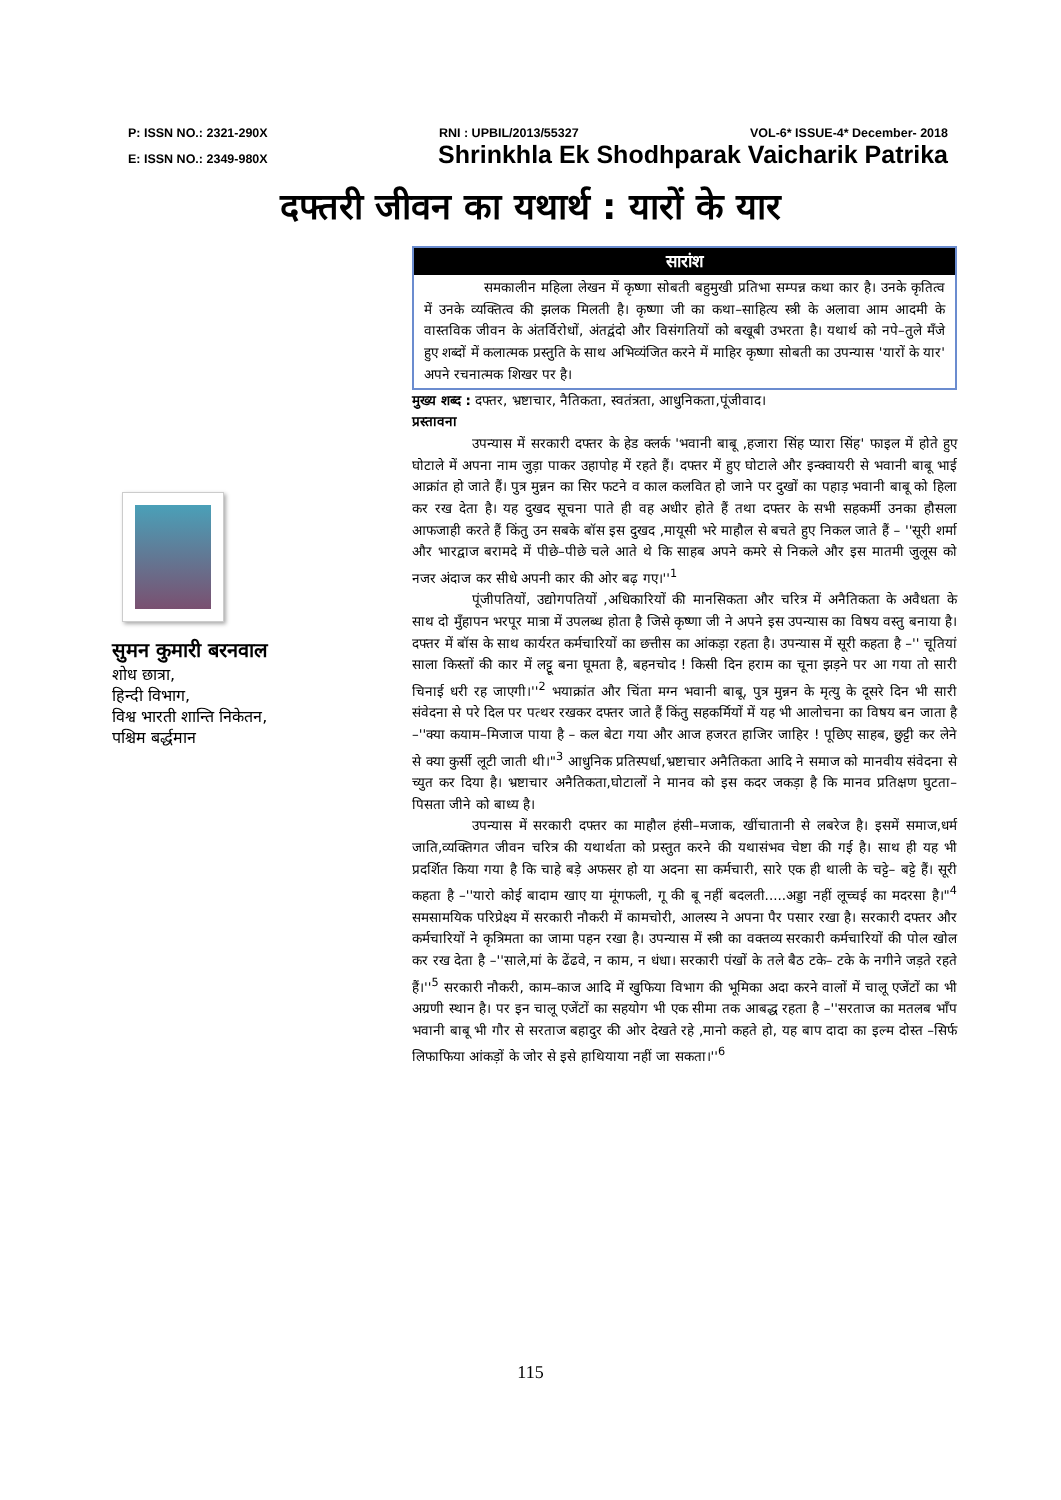P: ISSN NO.: 2321-290X RNI : UPBIL/2013/55327 VOL-6* ISSUE-4* December- 2018
E: ISSN NO.: 2349-980X Shrinkhla Ek Shodhparak Vaicharik Patrika
दफ्तरी जीवन का यथार्थ : यारों के यार
सुमन कुमारी बरनवाल
शोध छात्रा,
हिन्दी विभाग,
विश्व भारती शान्ति निकेतन,
पश्चिम बर्द्धमान
सारांश
समकालीन महिला लेखन में कृष्णा सोबती बहुमुखी प्रतिभा सम्पन्न कथा कार है। उनके कृतित्व में उनके व्यक्तित्व की झलक मिलती है। कृष्णा जी का कथा–साहित्य स्त्री के अलावा आम आदमी के वास्तविक जीवन के अंतर्विरोधों, अंतद्वंदो और विसंगतियों को बखूबी उभरता है। यथार्थ को नपे–तुले मँजे हुए शब्दों में कलात्मक प्रस्तुति के साथ अभिव्यंजित करने में माहिर कृष्णा सोबती का उपन्यास 'यारों के यार' अपने रचनात्मक शिखर पर है।
मुख्य शब्द : दफ्तर, भ्रष्टाचार, नैतिकता, स्वतंत्रता, आधुनिकता,पूंजीवाद।
प्रस्तावना
उपन्यास में सरकारी दफ्तर के हेड क्लर्क 'भवानी बाबू ,हजारा सिंह प्यारा सिंह' फाइल में होते हुए घोटाले में अपना नाम जुड़ा पाकर उहापोह में रहते हैं। दफ्तर में हुए घोटाले और इन्क्वायरी से भवानी बाबू भाई आक्रांत हो जाते हैं। पुत्र मुन्नन का सिर फटने व काल कलवित हो जाने पर दुखों का पहाड़ भवानी बाबू को हिला कर रख देता है। यह दुखद सूचना पाते ही वह अधीर होते हैं तथा दफ्तर के सभी सहकर्मी उनका हौसला आफजाही करते हैं किंतु उन सबके बॉस इस दुखद ,मायूसी भरे माहौल से बचते हुए निकल जाते हैं – ''सूरी शर्मा और भारद्वाज बरामदे में पीछे–पीछे चले आते थे कि साहब अपने कमरे से निकले और इस मातमी जुलूस को नजर अंदाज कर सीधे अपनी कार की ओर बढ़ गए।''<sup>1</sup>
पूंजीपतियों, उद्योगपतियों ,अधिकारियों की मानसिकता और चरित्र में अनैतिकता के अवैधता के साथ दो मुँहापन भरपूर मात्रा में उपलब्ध होता है जिसे कृष्णा जी ने अपने इस उपन्यास का विषय वस्तु बनाया है। दफ्तर में बॉस के साथ कार्यरत कर्मचारियों का छत्तीस का आंकड़ा रहता है। उपन्यास में सूरी कहता है –'' चूतियां साला किस्तों की कार में लट्टू बना घूमता है, बहनचोद ! किसी दिन हराम का चूना झड़ने पर आ गया तो सारी चिनाई धरी रह जाएगी।''<sup>2</sup> भयाक्रांत और चिंता मग्न भवानी बाबू, पुत्र मुन्नन के मृत्यु के दूसरे दिन भी सारी संवेदना से परे दिल पर पत्थर रखकर दफ्तर जाते हैं किंतु सहकर्मियों में यह भी आलोचना का विषय बन जाता है –''क्या कयाम–मिजाज पाया है – कल बेटा गया और आज हजरत हाजिर जाहिर ! पूछिए साहब, छुट्टी कर लेने से क्या कुर्सी लूटी जाती थी।"<sup>3</sup> आधुनिक प्रतिस्पर्धा,भ्रष्टाचार अनैतिकता आदि ने समाज को मानवीय संवेदना से च्युत कर दिया है। भ्रष्टाचार अनैतिकता,घोटालों ने मानव को इस कदर जकड़ा है कि मानव प्रतिक्षण घुटता–पिसता जीने को बाध्य है।
उपन्यास में सरकारी दफ्तर का माहौल हंसी–मजाक, खींचातानी से लबरेज है। इसमें समाज,धर्म जाति,व्यक्तिगत जीवन चरित्र की यथार्थता को प्रस्तुत करने की यथासंभव चेष्टा की गई है। साथ ही यह भी प्रदर्शित किया गया है कि चाहे बड़े अफसर हो या अदना सा कर्मचारी, सारे एक ही थाली के चट्टे– बट्टे हैं। सूरी कहता है –''यारो कोई बादाम खाए या मूंगफली, गू की बू नहीं बदलती.....अड्डा नहीं लूच्चई का मदरसा है।"<sup>4</sup> समसामयिक परिप्रेक्ष्य में सरकारी नौकरी में कामचोरी, आलस्य ने अपना पैर पसार रखा है। सरकारी दफ्तर और कर्मचारियों ने कृत्रिमता का जामा पहन रखा है। उपन्यास में स्त्री का वक्तव्य सरकारी कर्मचारियों की पोल खोल कर रख देता है –''साले,मां के ढेंढवे, न काम, न धंधा। सरकारी पंखों के तले बैठ टके– टके के नगीने जड़ते रहते हैं।''<sup>5</sup> सरकारी नौकरी, काम–काज आदि में खुफिया विभाग की भूमिका अदा करने वालों में चालू एजेंटों का भी अग्रणी स्थान है। पर इन चालू एजेंटों का सहयोग भी एक सीमा तक आबद्ध रहता है –''सरताज का मतलब भाँप भवानी बाबू भी गौर से सरताज बहादुर की ओर देखते रहे ,मानो कहते हो, यह बाप दादा का इल्म दोस्त –सिर्फ लिफाफिया आंकड़ों के जोर से इसे हाथियाया नहीं जा सकता।''<sup>6</sup>
115